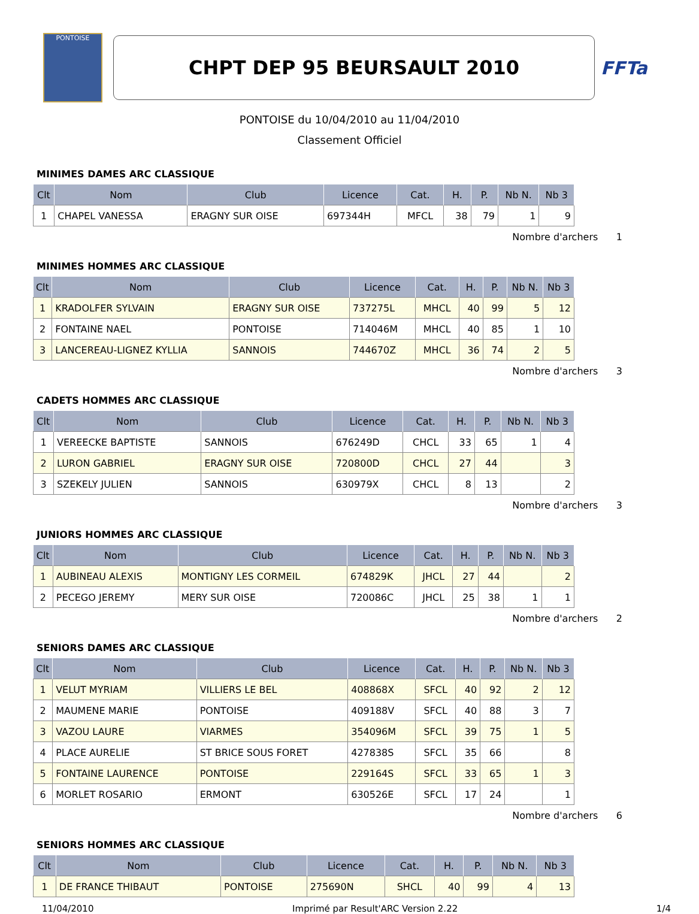PONTOISE
CHPT DEP 95 BEURSAULT 2010
FFTa
PONTOISE du 10/04/2010 au 11/04/2010
Classement Officiel
MINIMES DAMES ARC CLASSIQUE
| Clt | Nom | Club | Licence | Cat. | H. | P. | Nb N. | Nb 3 |
| --- | --- | --- | --- | --- | --- | --- | --- | --- |
| 1 | CHAPEL VANESSA | ERAGNY SUR OISE | 697344H | MFCL | 38 | 79 | 1 | 9 |
Nombre d'archers 1
MINIMES HOMMES ARC CLASSIQUE
| Clt | Nom | Club | Licence | Cat. | H. | P. | Nb N. | Nb 3 |
| --- | --- | --- | --- | --- | --- | --- | --- | --- |
| 1 | KRADOLFER SYLVAIN | ERAGNY SUR OISE | 737275L | MHCL | 40 | 99 | 5 | 12 |
| 2 | FONTAINE NAEL | PONTOISE | 714046M | MHCL | 40 | 85 | 1 | 10 |
| 3 | LANCEREAU-LIGNEZ KYLLIA | SANNOIS | 744670Z | MHCL | 36 | 74 | 2 | 5 |
Nombre d'archers 3
CADETS HOMMES ARC CLASSIQUE
| Clt | Nom | Club | Licence | Cat. | H. | P. | Nb N. | Nb 3 |
| --- | --- | --- | --- | --- | --- | --- | --- | --- |
| 1 | VEREECKE BAPTISTE | SANNOIS | 676249D | CHCL | 33 | 65 | 1 | 4 |
| 2 | LURON GABRIEL | ERAGNY SUR OISE | 720800D | CHCL | 27 | 44 | | 3 |
| 3 | SZEKELY JULIEN | SANNOIS | 630979X | CHCL | 8 | 13 | | 2 |
Nombre d'archers 3
JUNIORS HOMMES ARC CLASSIQUE
| Clt | Nom | Club | Licence | Cat. | H. | P. | Nb N. | Nb 3 |
| --- | --- | --- | --- | --- | --- | --- | --- | --- |
| 1 | AUBINEAU ALEXIS | MONTIGNY LES CORMEIL | 674829K | JHCL | 27 | 44 | | 2 |
| 2 | PECEGO JEREMY | MERY SUR OISE | 720086C | JHCL | 25 | 38 | 1 | 1 |
Nombre d'archers 2
SENIORS DAMES ARC CLASSIQUE
| Clt | Nom | Club | Licence | Cat. | H. | P. | Nb N. | Nb 3 |
| --- | --- | --- | --- | --- | --- | --- | --- | --- |
| 1 | VELUT MYRIAM | VILLIERS LE BEL | 408868X | SFCL | 40 | 92 | 2 | 12 |
| 2 | MAUMENE MARIE | PONTOISE | 409188V | SFCL | 40 | 88 | 3 | 7 |
| 3 | VAZOU LAURE | VIARMES | 354096M | SFCL | 39 | 75 | 1 | 5 |
| 4 | PLACE AURELIE | ST BRICE SOUS FORET | 427838S | SFCL | 35 | 66 | | 8 |
| 5 | FONTAINE LAURENCE | PONTOISE | 229164S | SFCL | 33 | 65 | 1 | 3 |
| 6 | MORLET ROSARIO | ERMONT | 630526E | SFCL | 17 | 24 | | 1 |
Nombre d'archers 6
SENIORS HOMMES ARC CLASSIQUE
| Clt | Nom | Club | Licence | Cat. | H. | P. | Nb N. | Nb 3 |
| --- | --- | --- | --- | --- | --- | --- | --- | --- |
| 1 | DE FRANCE THIBAUT | PONTOISE | 275690N | SHCL | 40 | 99 | 4 | 13 |
11/04/2010 Imprimé par Result'ARC Version 2.22 1/4